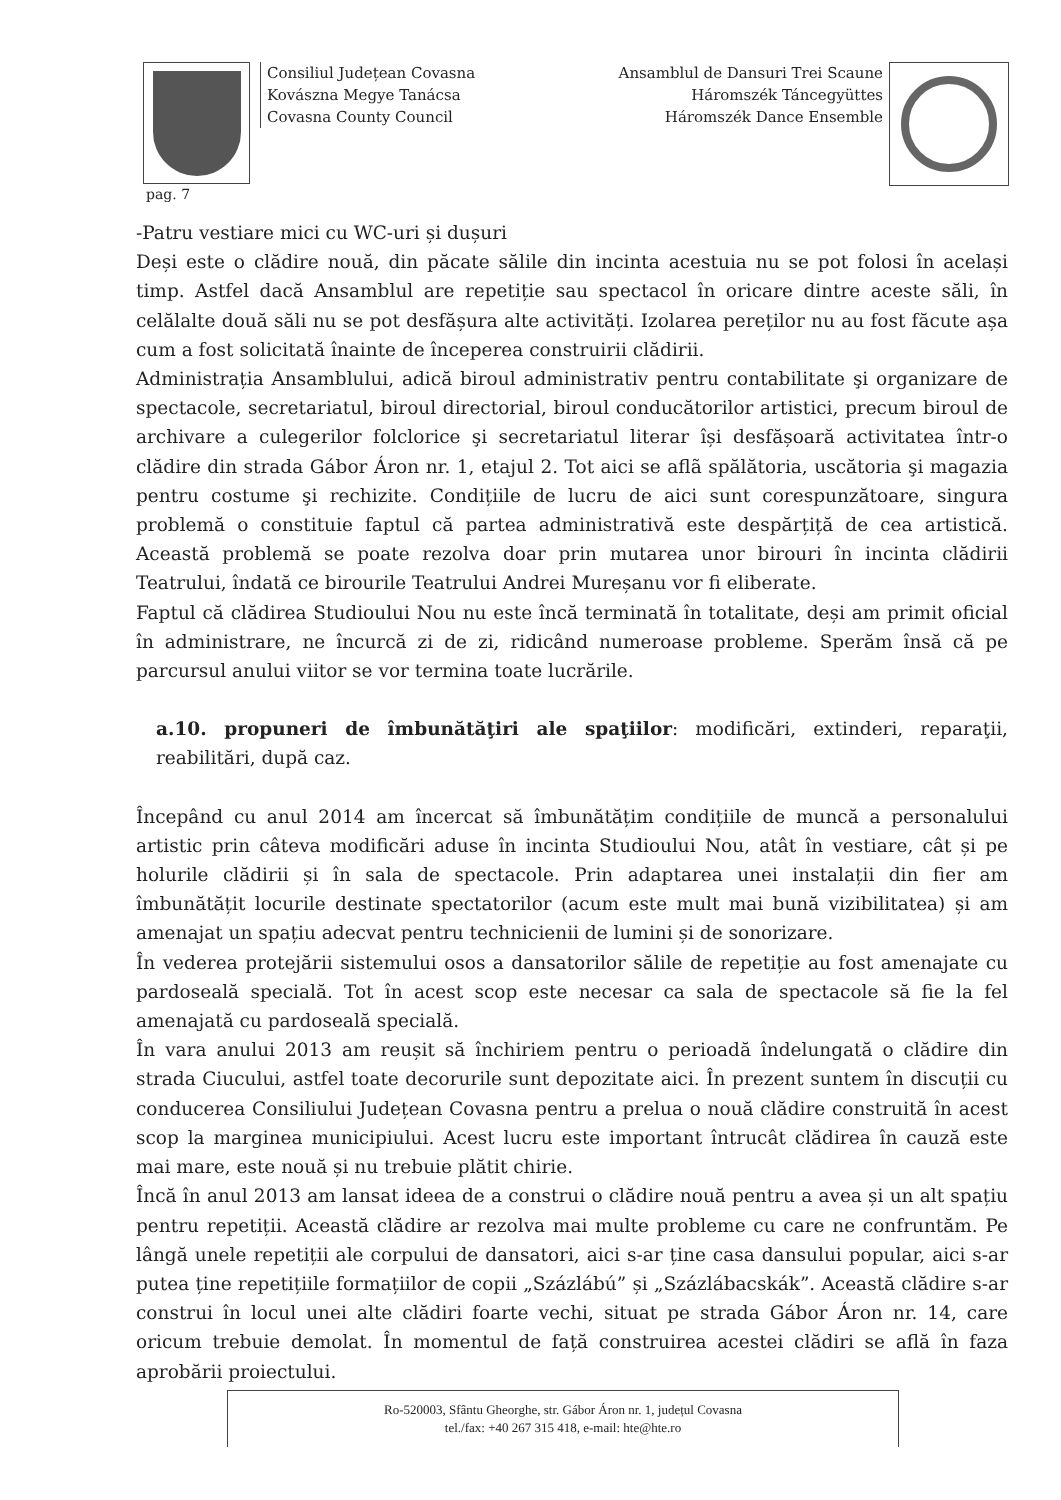Consiliul Județean Covasna
Kovászna Megye Tanácsa
Covasna County Council
Ansamblul de Dansuri Trei Scaune
Háromszék Táncegyüttes
Háromszék Dance Ensemble
pag. 7
-Patru vestiare mici cu WC-uri și dușuri
Deși este o clădire nouă, din păcate sălile din incinta acestuia nu se pot folosi în același timp. Astfel dacă Ansamblul are repetiție sau spectacol în oricare dintre aceste săli, în celălalte două săli nu se pot desfășura alte activități. Izolarea pereților nu au fost făcute așa cum a fost solicitată înainte de începerea construirii clădirii.
Administrația Ansamblului, adică biroul administrativ pentru contabilitate şi organizare de spectacole, secretariatul, biroul directorial, biroul conducătorilor artistici, precum biroul de archivare a culegerilor folclorice şi secretariatul literar își desfășoară activitatea într-o clădire din strada Gábor Áron nr. 1, etajul 2. Tot aici se aflã spălătoria, uscătoria şi magazia pentru costume şi rechizite. Condițiile de lucru de aici sunt corespunzătoare, singura problemă o constituie faptul că partea administrativă este despărțiță de cea artistică. Această problemă se poate rezolva doar prin mutarea unor birouri în incinta clădirii Teatrului, îndată ce birourile Teatrului Andrei Mureșanu vor fi eliberate.
Faptul că clădirea Studioului Nou nu este încă terminată în totalitate, deși am primit oficial în administrare, ne încurcă zi de zi, ridicând numeroase probleme. Sperăm însă că pe parcursul anului viitor se vor termina toate lucrările.
a.10. propuneri de îmbunătăţiri ale spaţiilor: modificări, extinderi, reparaţii, reabilitări, după caz.
Începând cu anul 2014 am încercat să îmbunătățim condițiile de muncă a personalului artistic prin câteva modificări aduse în incinta Studioului Nou, atât în vestiare, cât și pe holurile clădirii și în sala de spectacole. Prin adaptarea unei instalații din fier am îmbunătățit locurile destinate spectatorilor (acum este mult mai bună vizibilitatea) și am amenajat un spațiu adecvat pentru technicienii de lumini și de sonorizare.
În vederea protejării sistemului osos a dansatorilor sălile de repetiție au fost amenajate cu pardoseală specială. Tot în acest scop este necesar ca sala de spectacole să fie la fel amenajată cu pardoseală specială.
În vara anului 2013 am reușit să închiriem pentru o perioadă îndelungată o clădire din strada Ciucului, astfel toate decorurile sunt depozitate aici. În prezent suntem în discuții cu conducerea Consiliului Județean Covasna pentru a prelua o nouă clădire construită în acest scop la marginea municipiului. Acest lucru este important întrucât clădirea în cauză este mai mare, este nouă și nu trebuie plătit chirie.
Încă în anul 2013 am lansat ideea de a construi o clădire nouă pentru a avea și un alt spațiu pentru repetiții. Această clădire ar rezolva mai multe probleme cu care ne confruntăm. Pe lângă unele repetiții ale corpului de dansatori, aici s-ar ține casa dansului popular, aici s-ar putea ține repetițiile formațiilor de copii „Százlábú” și „Százlábacskák”. Această clădire s-ar construi în locul unei alte clădiri foarte vechi, situat pe strada Gábor Áron nr. 14, care oricum trebuie demolat. În momentul de față construirea acestei clădiri se află în faza aprobării proiectului.
Ro-520003, Sfântu Gheorghe, str. Gábor Áron nr. 1, județul Covasna
tel./fax: +40 267 315 418, e-mail: hte@hte.ro